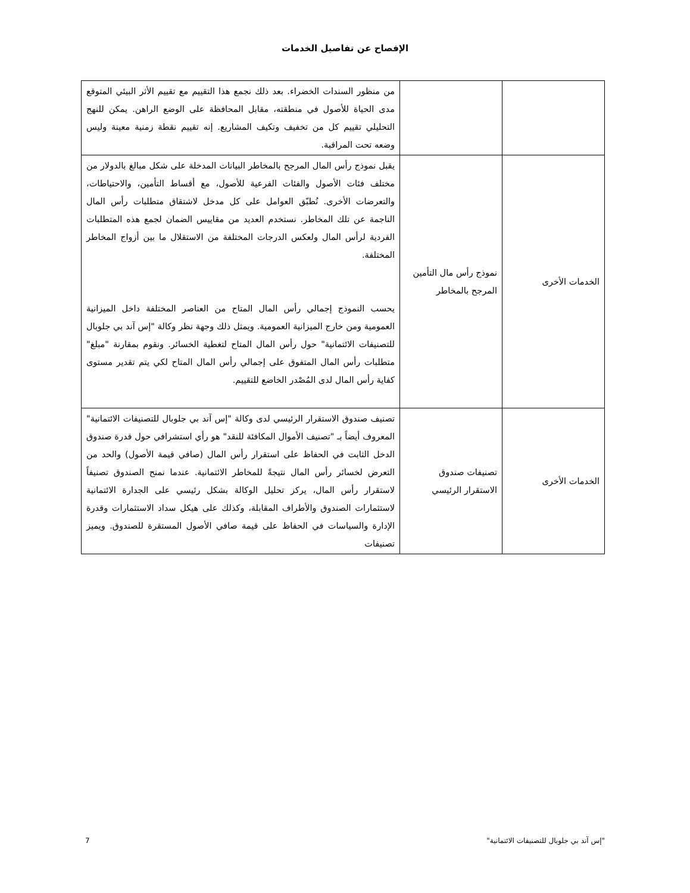الإفصاح عن تفاصيل الخدمات
| | | من منظور السندات الخضراء. بعد ذلك نجمع هذا التقييم مع تقييم الأثر البيئي المتوقع مدى الحياة للأصول في منطقته، مقابل المحافظة على الوضع الراهن. يمكن للنهج التحليلي تقييم كل من تخفيف وتكيف المشاريع. إنه تقييم نقطة زمنية معينة وليس وضعه تحت المراقبة. |
| الخدمات الأخرى | نموذج رأس مال التأمين المرجح بالمخاطر | يقبل نموذج رأس المال المرجح بالمخاطر البيانات المدخلة على شكل مبالغ بالدولار من مختلف فئات الأصول والفئات الفرعية للأصول، مع أقساط التأمين، والاحتياطات، والتعرضات الأخرى. نُطبّق العوامل على كل مدخل لاشتقاق متطلبات رأس المال الناجمة عن تلك المخاطر. نستخدم العديد من مقاييس الضمان لجمع هذه المتطلبات الفردية لرأس المال ولعكس الدرجات المختلفة من الاستقلال ما بين أزواج المخاطر المختلفة. يحسب النموذج إجمالي رأس المال المتاح من العناصر المختلفة داخل الميزانية العمومية ومن خارج الميزانية العمومية. ويمثل ذلك وجهة نظر وكالة "إس آند بي جلوبال للتصنيفات الائتمانية" حول رأس المال المتاح لتغطية الخسائر. ونقوم بمقارنة "مبلغ" متطلبات رأس المال المتفوق على إجمالي رأس المال المتاح لكي يتم تقدير مستوى كفاية رأس المال لدى المُصْدر الخاضع للتقييم. |
| الخدمات الأخرى | تصنيفات صندوق الاستقرار الرئيسي | تصنيف صندوق الاستقرار الرئيسي لدى وكالة "إس آند بي جلوبال للتصنيفات الائتمانية" المعروف أيضاً بـ "تصنيف الأموال المكافئة للنقد" هو رأي استشرافي حول قدرة صندوق الدخل الثابت في الحفاظ على استقرار رأس المال (صافي قيمة الأصول) والحد من التعرض لخسائر رأس المال نتيجةً للمخاطر الائتمانية. عندما نمنح الصندوق تصنيفاً لاستقرار رأس المال، يركز تحليل الوكالة بشكل رئيسي على الجدارة الائتمانية لاستثمارات الصندوق والأطراف المقابلة، وكذلك على هيكل سداد الاستثمارات وقدرة الإدارة والسياسات في الحفاظ على قيمة صافي الأصول المستقرة للصندوق. ويميز تصنيفات |
"إس آند بي جلوبال للتصنيفات الائتمانية" 7